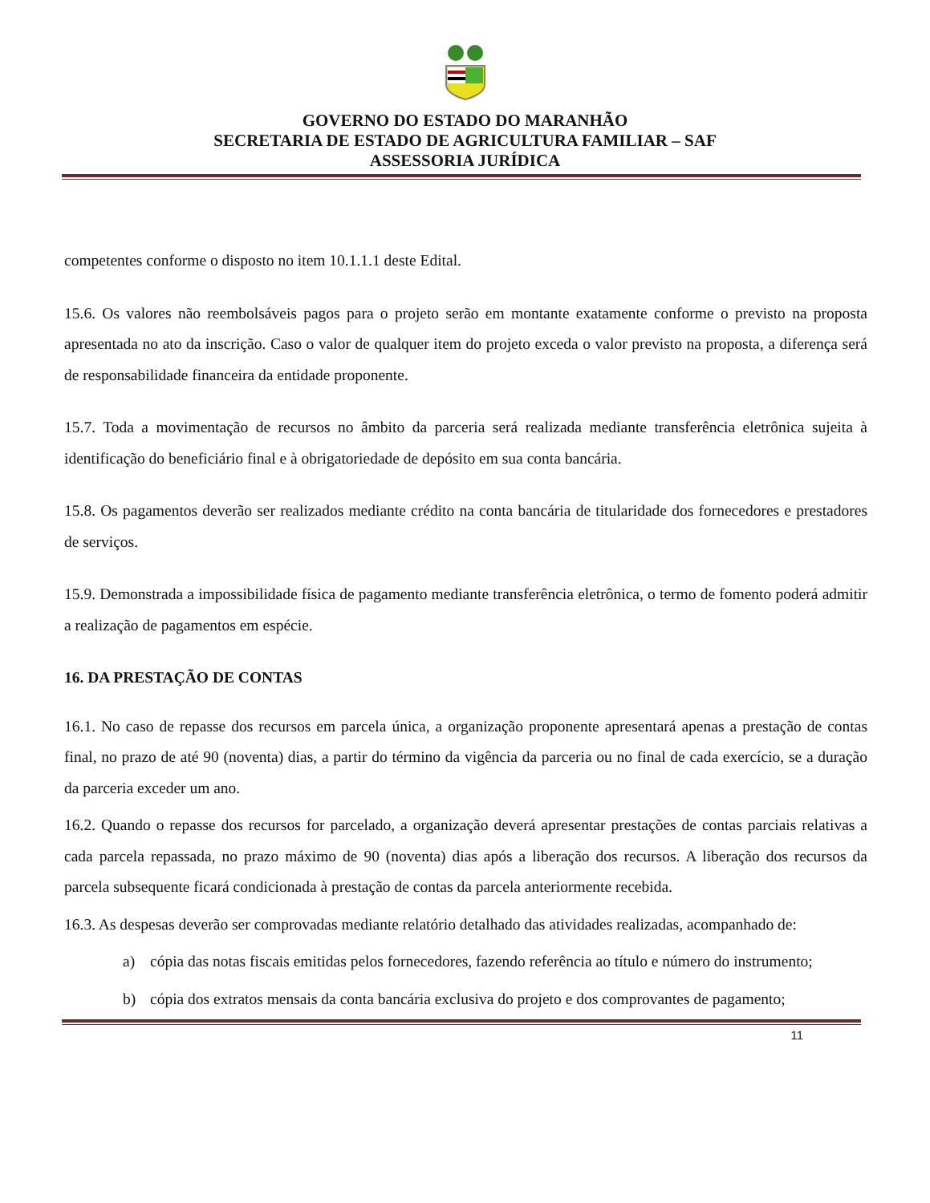GOVERNO DO ESTADO DO MARANHÃO
SECRETARIA DE ESTADO DE AGRICULTURA FAMILIAR – SAF
ASSESSORIA JURÍDICA
competentes conforme o disposto no item 10.1.1.1 deste Edital.
15.6. Os valores não reembolsáveis pagos para o projeto serão em montante exatamente conforme o previsto na proposta apresentada no ato da inscrição. Caso o valor de qualquer item do projeto exceda o valor previsto na proposta, a diferença será de responsabilidade financeira da entidade proponente.
15.7. Toda a movimentação de recursos no âmbito da parceria será realizada mediante transferência eletrônica sujeita à identificação do beneficiário final e à obrigatoriedade de depósito em sua conta bancária.
15.8. Os pagamentos deverão ser realizados mediante crédito na conta bancária de titularidade dos fornecedores e prestadores de serviços.
15.9. Demonstrada a impossibilidade física de pagamento mediante transferência eletrônica, o termo de fomento poderá admitir a realização de pagamentos em espécie.
16. DA PRESTAÇÃO DE CONTAS
16.1. No caso de repasse dos recursos em parcela única, a organização proponente apresentará apenas a prestação de contas final, no prazo de até 90 (noventa) dias, a partir do término da vigência da parceria ou no final de cada exercício, se a duração da parceria exceder um ano.
16.2. Quando o repasse dos recursos for parcelado, a organização deverá apresentar prestações de contas parciais relativas a cada parcela repassada, no prazo máximo de 90 (noventa) dias após a liberação dos recursos. A liberação dos recursos da parcela subsequente ficará condicionada à prestação de contas da parcela anteriormente recebida.
16.3. As despesas deverão ser comprovadas mediante relatório detalhado das atividades realizadas, acompanhado de:
a) cópia das notas fiscais emitidas pelos fornecedores, fazendo referência ao título e número do instrumento;
b) cópia dos extratos mensais da conta bancária exclusiva do projeto e dos comprovantes de pagamento;
11